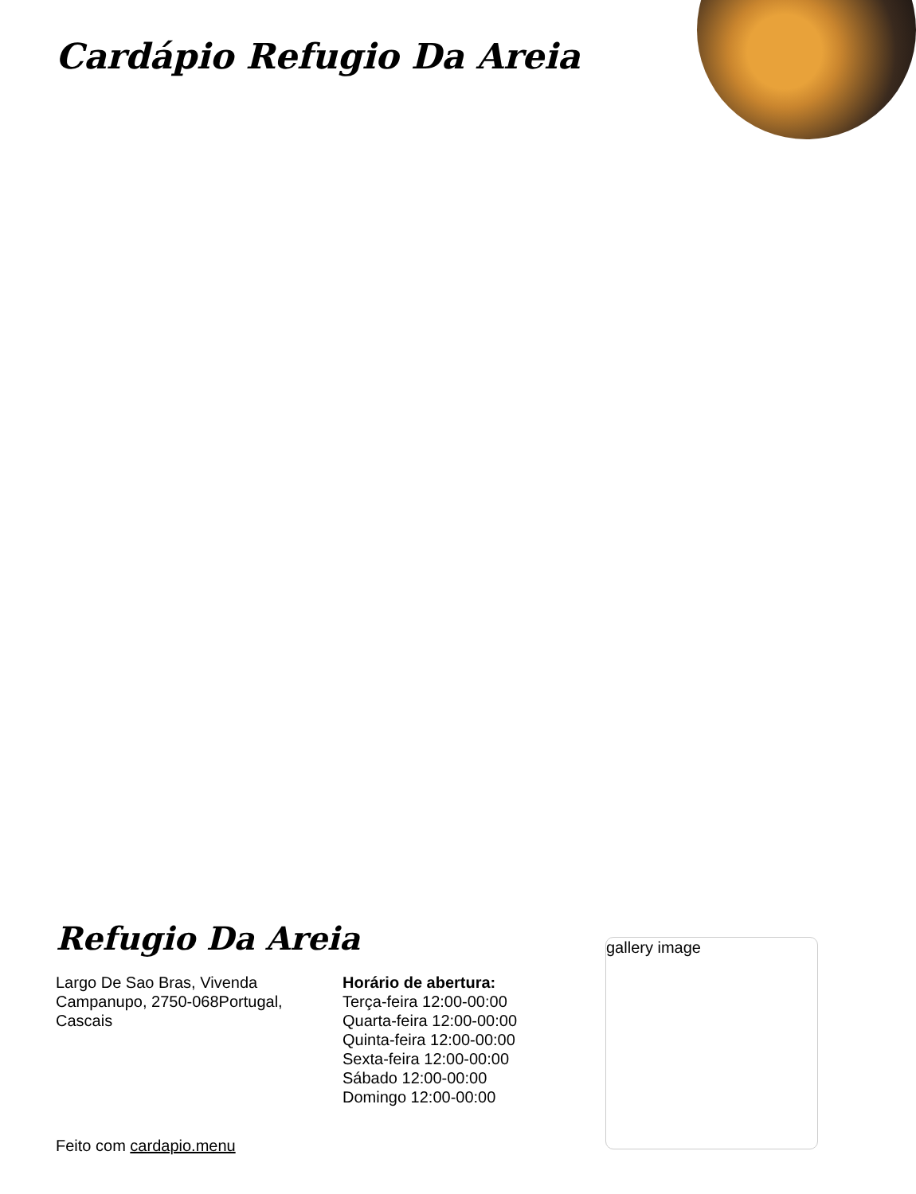Cardápio Refugio Da Areia
Refugio Da Areia
Largo De Sao Bras, Vivenda Campanupo, 2750-068Portugal, Cascais
Horário de abertura:
Terça-feira 12:00-00:00
Quarta-feira 12:00-00:00
Quinta-feira 12:00-00:00
Sexta-feira 12:00-00:00
Sábado 12:00-00:00
Domingo 12:00-00:00
gallery image
Feito com cardapio.menu